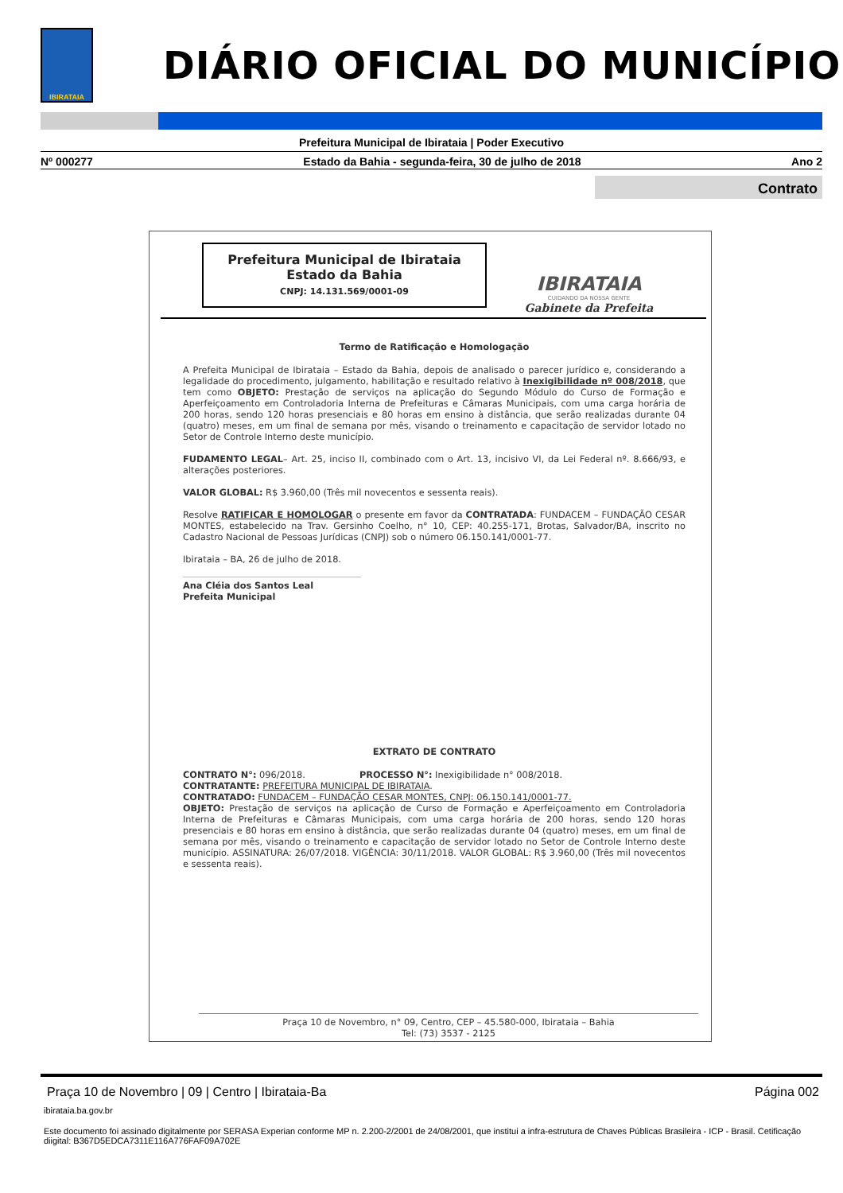IBIRATAIA
DIÁRIO OFICIAL DO MUNICÍPIO
Prefeitura Municipal de Ibirataia | Poder Executivo
Nº 000277 Estado da Bahia - segunda-feira, 30 de julho de 2018 Ano 2
Contrato
Prefeitura Municipal de Ibirataia
Estado da Bahia
CNPJ: 14.131.569/0001-09
IBIRATAIA
CUIDANDO DA NOSSA GENTE
Gabinete da Prefeita
Termo de Ratificação e Homologação
A Prefeita Municipal de Ibirataia – Estado da Bahia, depois de analisado o parecer jurídico e, considerando a legalidade do procedimento, julgamento, habilitação e resultado relativo à Inexigibilidade nº 008/2018, que tem como OBJETO: Prestação de serviços na aplicação do Segundo Módulo do Curso de Formação e Aperfeiçoamento em Controladoria Interna de Prefeituras e Câmaras Municipais, com uma carga horária de 200 horas, sendo 120 horas presenciais e 80 horas em ensino à distância, que serão realizadas durante 04 (quatro) meses, em um final de semana por mês, visando o treinamento e capacitação de servidor lotado no Setor de Controle Interno deste município.
FUDAMENTO LEGAL– Art. 25, inciso II, combinado com o Art. 13, incisivo VI, da Lei Federal nº. 8.666/93, e alterações posteriores.
VALOR GLOBAL: R$ 3.960,00 (Três mil novecentos e sessenta reais).
Resolve RATIFICAR E HOMOLOGAR o presente em favor da CONTRATADA: FUNDACEM – FUNDAÇÃO CESAR MONTES, estabelecido na Trav. Gersinho Coelho, n° 10, CEP: 40.255-171, Brotas, Salvador/BA, inscrito no Cadastro Nacional de Pessoas Jurídicas (CNPJ) sob o número 06.150.141/0001-77.
Ibirataia – BA, 26 de julho de 2018.
Ana Cléia dos Santos Leal
Prefeita Municipal
EXTRATO DE CONTRATO
CONTRATO N°: 096/2018. PROCESSO N°: Inexigibilidade n° 008/2018.
CONTRATANTE: PREFEITURA MUNICIPAL DE IBIRATAIA.
CONTRATADO: FUNDACEM – FUNDAÇÃO CESAR MONTES, CNPJ: 06.150.141/0001-77.
OBJETO: Prestação de serviços na aplicação de Curso de Formação e Aperfeiçoamento em Controladoria Interna de Prefeituras e Câmaras Municipais, com uma carga horária de 200 horas, sendo 120 horas presenciais e 80 horas em ensino à distância, que serão realizadas durante 04 (quatro) meses, em um final de semana por mês, visando o treinamento e capacitação de servidor lotado no Setor de Controle Interno deste município. ASSINATURA: 26/07/2018. VIGÊNCIA: 30/11/2018. VALOR GLOBAL: R$ 3.960,00 (Três mil novecentos e sessenta reais).
Praça 10 de Novembro, n° 09, Centro, CEP – 45.580-000, Ibirataia – Bahia
Tel: (73) 3537 - 2125
Praça 10 de Novembro | 09 | Centro | Ibirataia-Ba Página 002
ibirataia.ba.gov.br
Este documento foi assinado digitalmente por SERASA Experian conforme MP n. 2.200-2/2001 de 24/08/2001, que institui a infra-estrutura de Chaves Públicas Brasileira - ICP - Brasil. Cetificação diigital: B367D5EDCA7311E116A776FAF09A702E